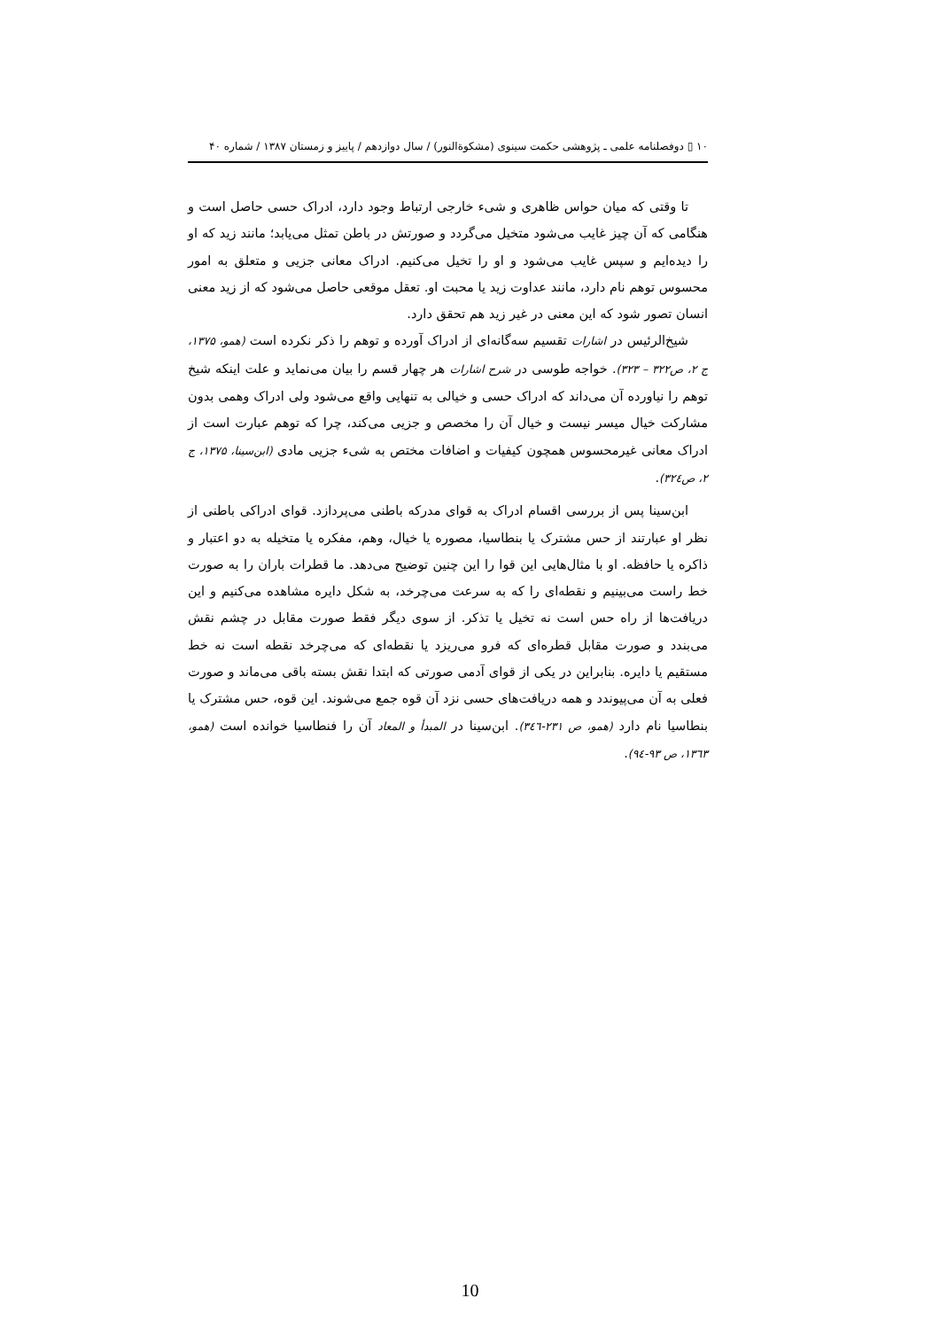۱۰ ▯ دوفصلنامه علمی ـ پژوهشی حکمت سینوی (مشکوةالنور) / سال دوازدهم / پاییز و زمستان ۱۳۸۷ / شماره ۴۰
تا وقتی که میان حواس ظاهری و شیء خارجی ارتباط وجود دارد، ادراک حسی حاصل است و هنگامی که آن چیز غایب می‌شود متخیل می‌گردد و صورتش در باطن تمثل می‌یابد؛ مانند زید که او را دیده‌ایم و سپس غایب می‌شود و او را تخیل می‌کنیم. ادراک معانی جزیی و متعلق به امور محسوس توهم نام دارد، مانند عداوت زید یا محبت او. تعقل موقعی حاصل می‌شود که از زید معنی انسان تصور شود که این معنی در غیر زید هم تحقق دارد.
شیخ‌الرئیس در اشارات تقسیم سه‌گانه‌ای از ادراک آورده و توهم را ذکر نکرده است (همو، ۱۳۷۵، ج ۲، ص۳۲۲ – ۳۲۳). خواجه طوسی در شرح اشارات هر چهار قسم را بیان می‌نماید و علت اینکه شیخ توهم را نیاورده آن می‌داند که ادراک حسی و خیالی به تنهایی واقع می‌شود ولی ادراک وهمی بدون مشارکت خیال میسر نیست و خیال آن را مخصص و جزیی می‌کند، چرا که توهم عبارت است از ادراک معانی غیرمحسوس همچون کیفیات و اضافات مختص به شیء جزیی مادی (ابن‌سینا، ۱۳۷۵، ج ۲، ص۳۲٤).
ابن‌سینا پس از بررسی اقسام ادراک به قوای مدرکه باطنی می‌پردازد. قوای ادراکی باطنی از نظر او عبارتند از حس مشترک یا بنطاسیا، مصوره یا خیال، وهم، مفکره یا متخیله به دو اعتبار و ذاکره یا حافظه. او با مثال‌هایی این قوا را این چنین توضیح می‌دهد. ما قطرات باران را به صورت خط راست می‌بینیم و نقطه‌ای را که به سرعت می‌چرخد، به شکل دایره مشاهده می‌کنیم و این دریافت‌ها از راه حس است نه تخیل یا تذکر. از سوی دیگر فقط صورت مقابل در چشم نقش می‌بندد و صورت مقابل قطره‌ای که فرو می‌ریزد یا نقطه‌ای که می‌چرخد نقطه است نه خط مستقیم یا دایره. بنابراین در یکی از قوای آدمی صورتی که ابتدا نقش بسته باقی می‌ماند و صورت فعلی به آن می‌پیوندد و همه دریافت‌های حسی نزد آن قوه جمع می‌شوند. این قوه، حس مشترک یا بنطاسیا نام دارد (همو، ص ۲۳۱-۳٤٦). ابن‌سینا در المبدأ و المعاد آن را فنطاسیا خوانده است (همو، ۱۳٦۳، ص ۹۳-۹٤).
10